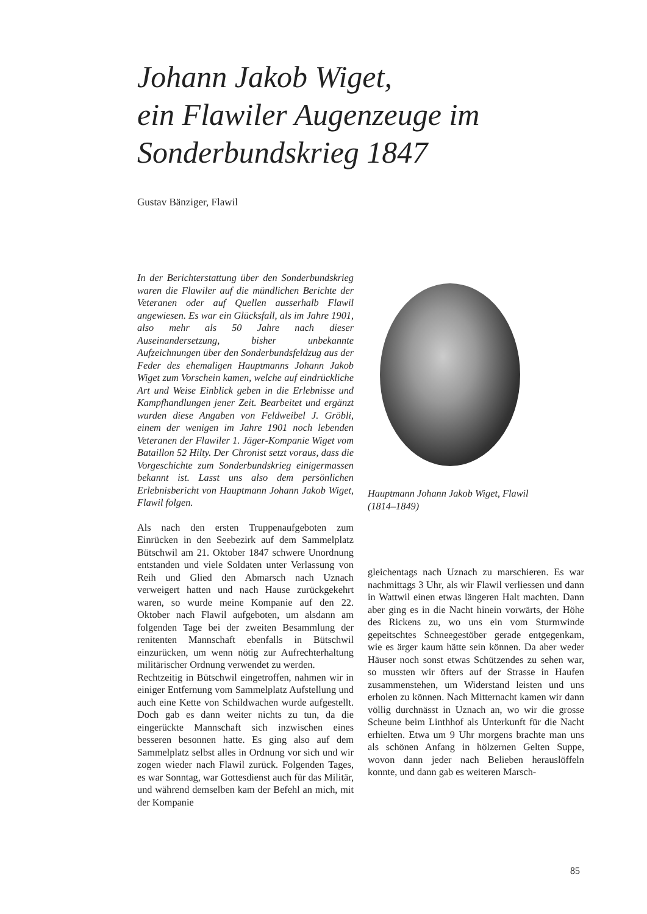Johann Jakob Wiget,
ein Flawiler Augenzeuge im
Sonderbundskrieg 1847
Gustav Bänziger, Flawil
In der Berichterstattung über den Sonderbundskrieg waren die Flawiler auf die mündlichen Berichte der Veteranen oder auf Quellen ausserhalb Flawil angewiesen. Es war ein Glücksfall, als im Jahre 1901, also mehr als 50 Jahre nach dieser Auseinandersetzung, bisher unbekannte Aufzeichnungen über den Sonderbundsfeldzug aus der Feder des ehemaligen Hauptmanns Johann Jakob Wiget zum Vorschein kamen, welche auf eindrückliche Art und Weise Einblick geben in die Erlebnisse und Kampfhandlungen jener Zeit. Bearbeitet und ergänzt wurden diese Angaben von Feldweibel J. Gröbli, einem der wenigen im Jahre 1901 noch lebenden Veteranen der Flawiler 1. Jäger-Kompanie Wiget vom Bataillon 52 Hilty. Der Chronist setzt voraus, dass die Vorgeschichte zum Sonderbundskrieg einigermassen bekannt ist. Lasst uns also dem persönlichen Erlebnisbericht von Hauptmann Johann Jakob Wiget, Flawil folgen.
Als nach den ersten Truppenaufgeboten zum Einrücken in den Seebezirk auf dem Sammelplatz Bütschwil am 21. Oktober 1847 schwere Unordnung entstanden und viele Soldaten unter Verlassung von Reih und Glied den Abmarsch nach Uznach verweigert hatten und nach Hause zurückgekehrt waren, so wurde meine Kompanie auf den 22. Oktober nach Flawil aufgeboten, um alsdann am folgenden Tage bei der zweiten Besammlung der renitenten Mannschaft ebenfalls in Bütschwil einzurücken, um wenn nötig zur Aufrechterhaltung militärischer Ordnung verwendet zu werden.
Rechtzeitig in Bütschwil eingetroffen, nahmen wir in einiger Entfernung vom Sammelplatz Aufstellung und auch eine Kette von Schildwachen wurde aufgestellt. Doch gab es dann weiter nichts zu tun, da die eingerückte Mannschaft sich inzwischen eines besseren besonnen hatte. Es ging also auf dem Sammelplatz selbst alles in Ordnung vor sich und wir zogen wieder nach Flawil zurück. Folgenden Tages, es war Sonntag, war Gottesdienst auch für das Militär, und während demselben kam der Befehl an mich, mit der Kompanie
Hauptmann Johann Jakob Wiget, Flawil
(1814–1849)
gleichentags nach Uznach zu marschieren. Es war nachmittags 3 Uhr, als wir Flawil verliessen und dann in Wattwil einen etwas längeren Halt machten. Dann aber ging es in die Nacht hinein vorwärts, der Höhe des Rickens zu, wo uns ein vom Sturmwinde gepeitschtes Schneegestöber gerade entgegenkam, wie es ärger kaum hätte sein können. Da aber weder Häuser noch sonst etwas Schützendes zu sehen war, so mussten wir öfters auf der Strasse in Haufen zusammenstehen, um Widerstand leisten und uns erholen zu können. Nach Mitternacht kamen wir dann völlig durchnässt in Uznach an, wo wir die grosse Scheune beim Linthhof als Unterkunft für die Nacht erhielten. Etwa um 9 Uhr morgens brachte man uns als schönen Anfang in hölzernen Gelten Suppe, wovon dann jeder nach Belieben herauslöffeln konnte, und dann gab es weiteren Marsch-
85